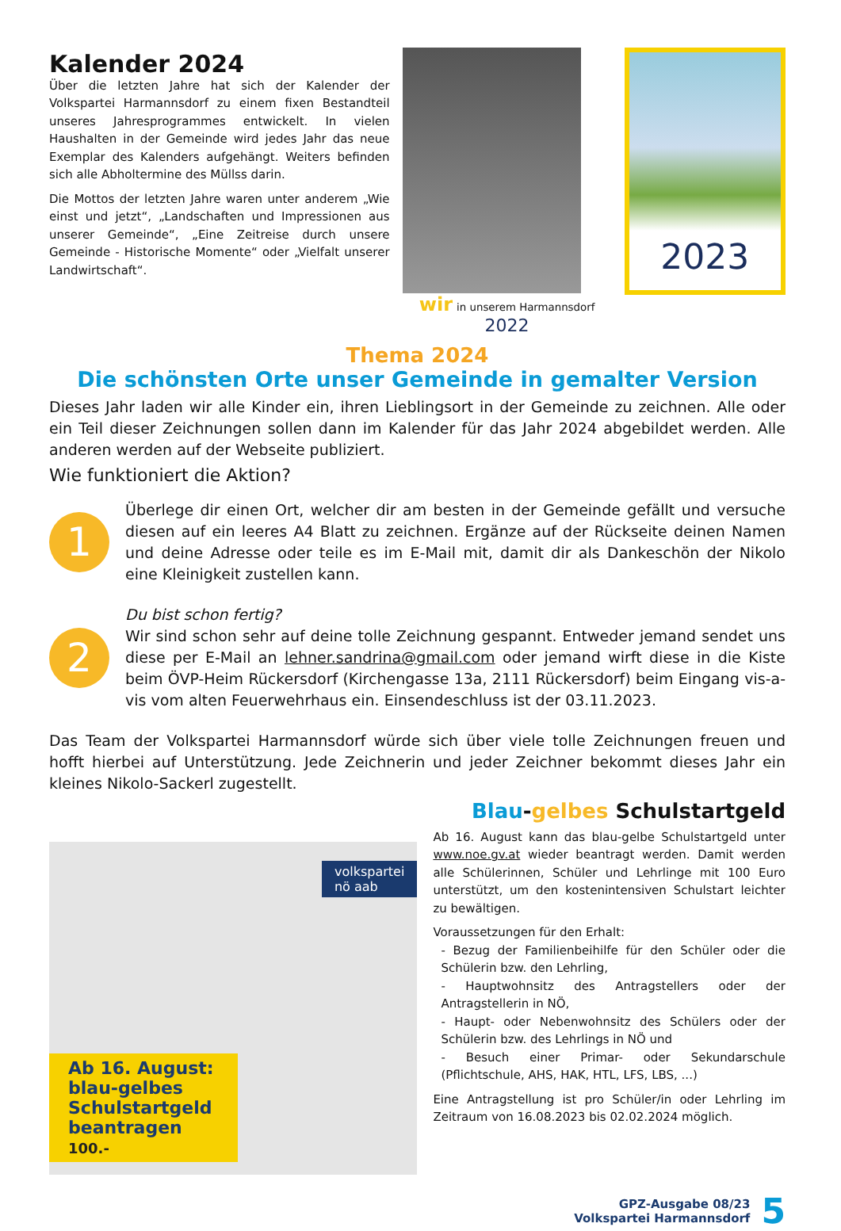Kalender 2024
Über die letzten Jahre hat sich der Kalender der Volkspartei Harmannsdorf zu einem fixen Bestandteil unseres Jahresprogrammes entwickelt. In vielen Haushalten in der Gemeinde wird jedes Jahr das neue Exemplar des Kalenders aufgehängt. Weiters befinden sich alle Abholtermine des Müllss darin.
Die Mottos der letzten Jahre waren unter anderem „Wie einst und jetzt“, „Landschaften und Impressionen aus unserer Gemeinde“, „Eine Zeitreise durch unsere Gemeinde - Historische Momente“ oder „Vielfalt unserer Landwirtschaft“.
wir in unserem Harmannsdorf 2022
2023
Thema 2024
Die schönsten Orte unser Gemeinde in gemalter Version
Dieses Jahr laden wir alle Kinder ein, ihren Lieblingsort in der Gemeinde zu zeichnen. Alle oder ein Teil dieser Zeichnungen sollen dann im Kalender für das Jahr 2024 abgebildet werden. Alle anderen werden auf der Webseite publiziert.
Wie funktioniert die Aktion?
1
Überlege dir einen Ort, welcher dir am besten in der Gemeinde gefällt und versuche diesen auf ein leeres A4 Blatt zu zeichnen. Ergänze auf der Rückseite deinen Namen und deine Adresse oder teile es im E-Mail mit, damit dir als Dankeschön der Nikolo eine Kleinigkeit zustellen kann.
2
Du bist schon fertig?
Wir sind schon sehr auf deine tolle Zeichnung gespannt. Entweder jemand sendet uns diese per E-Mail an lehner.sandrina@gmail.com oder jemand wirft diese in die Kiste beim ÖVP-Heim Rückersdorf (Kirchengasse 13a, 2111 Rückersdorf) beim Eingang vis-a-vis vom alten Feuerwehrhaus ein. Einsendeschluss ist der 03.11.2023.
Das Team der Volkspartei Harmannsdorf würde sich über viele tolle Zeichnungen freuen und hofft hierbei auf Unterstützung. Jede Zeichnerin und jeder Zeichner bekommt dieses Jahr ein kleines Nikolo-Sackerl zugestellt.
volkspartei
nö aab
Ab 16. August: blau-gelbes Schulstartgeld beantragen 100.-
Blau-gelbes Schulstartgeld
Ab 16. August kann das blau-gelbe Schulstartgeld unter www.noe.gv.at wieder beantragt werden. Damit werden alle Schülerinnen, Schüler und Lehrlinge mit 100 Euro unterstützt, um den kostenintensiven Schulstart leichter zu bewältigen.
Voraussetzungen für den Erhalt:
- Bezug der Familienbeihilfe für den Schüler oder die Schülerin bzw. den Lehrling,
- Hauptwohnsitz des Antragstellers oder der Antragstellerin in NÖ,
- Haupt- oder Nebenwohnsitz des Schülers oder der Schülerin bzw. des Lehrlings in NÖ und
- Besuch einer Primar- oder Sekundarschule (Pflichtschule, AHS, HAK, HTL, LFS, LBS, ...)
Eine Antragstellung ist pro Schüler/in oder Lehrling im Zeitraum von 16.08.2023 bis 02.02.2024 möglich.
GPZ-Ausgabe 08/23
Volkspartei Harmannsdorf
5